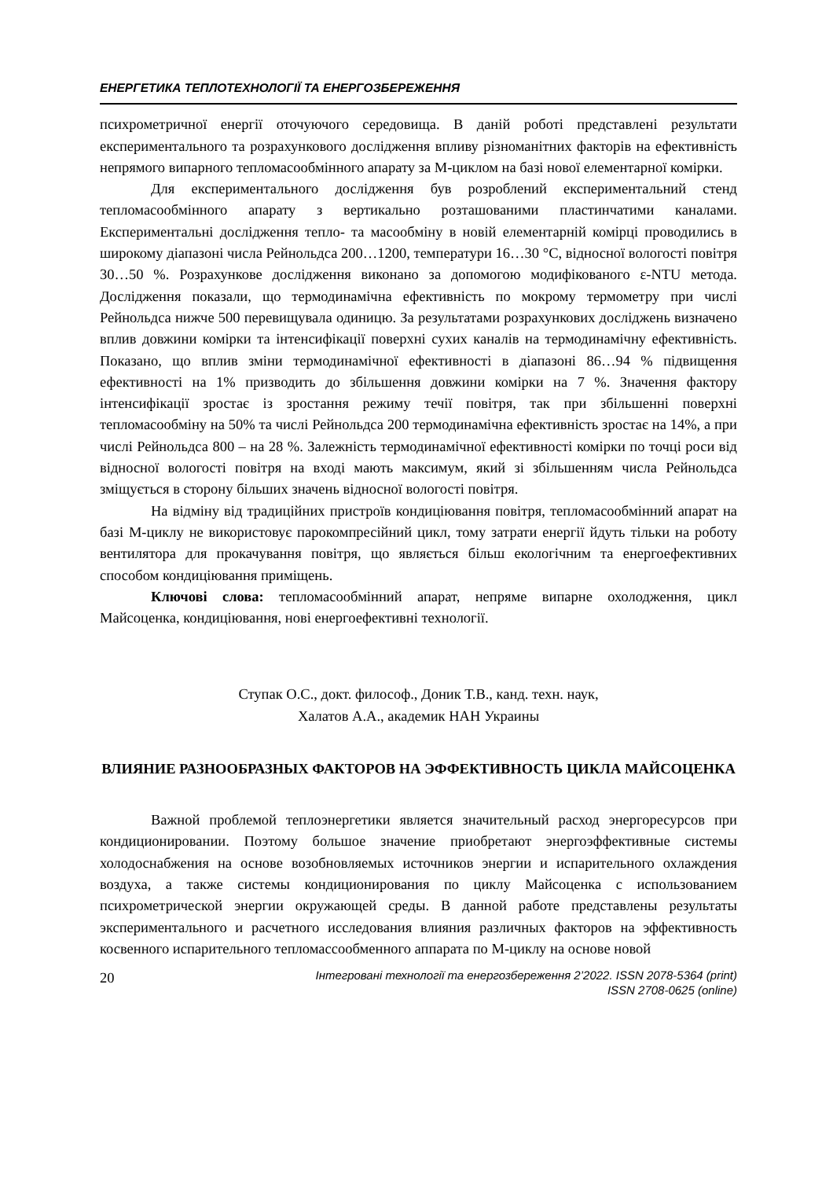ЕНЕРГЕТИКА ТЕПЛОТЕХНОЛОГІЇ ТА ЕНЕРГОЗБЕРЕЖЕННЯ
психрометричної енергії оточуючого середовища. В даній роботі представлені результати експериментального та розрахункового дослідження впливу різноманітних факторів на ефективність непрямого випарного тепломасообмінного апарату за М-циклом на базі нової елементарної комірки.
Для експериментального дослідження був розроблений експериментальний стенд тепломасообмінного апарату з вертикально розташованими пластинчатими каналами. Експериментальні дослідження тепло- та масообміну в новій елементарній комірці проводились в широкому діапазоні числа Рейнольдса 200…1200, температури 16…30 °С, відносної вологості повітря 30…50 %. Розрахункове дослідження виконано за допомогою модифікованого ε-NTU метода. Дослідження показали, що термодинамічна ефективність по мокрому термометру при числі Рейнольдса нижче 500 перевищувала одиницю. За результатами розрахункових досліджень визначено вплив довжини комірки та інтенсифікації поверхні сухих каналів на термодинамічну ефективність. Показано, що вплив зміни термодинамічної ефективності в діапазоні 86…94 % підвищення ефективності на 1% призводить до збільшення довжини комірки на 7 %. Значення фактору інтенсифікації зростає із зростання режиму течії повітря, так при збільшенні поверхні тепломасообміну на 50% та числі Рейнольдса 200 термодинамічна ефективність зростає на 14%, а при числі Рейнольдса 800 – на 28 %. Залежність термодинамічної ефективності комірки по точці роси від відносної вологості повітря на вході мають максимум, який зі збільшенням числа Рейнольдса зміщується в сторону більших значень відносної вологості повітря.
На відміну від традиційних пристроїв кондиціювання повітря, тепломасообмінний апарат на базі М-циклу не використовує парокомпресійний цикл, тому затрати енергії йдуть тільки на роботу вентилятора для прокачування повітря, що являється більш екологічним та енергоефективних способом кондиціювання приміщень.
Ключові слова: тепломасообмінний апарат, непряме випарне охолодження, цикл Майсоценка, кондиціювання, нові енергоефективні технології.
Ступак О.С., докт. философ., Доник Т.В., канд. техн. наук,
Халатов А.А., академик НАН Украины
ВЛИЯНИЕ РАЗНООБРАЗНЫХ ФАКТОРОВ НА ЭФФЕКТИВНОСТЬ ЦИКЛА МАЙСОЦЕНКА
Важной проблемой теплоэнергетики является значительный расход энергоресурсов при кондиционировании. Поэтому большое значение приобретают энергоэффективные системы холодоснабжения на основе возобновляемых источников энергии и испарительного охлаждения воздуха, а также системы кондиционирования по циклу Майсоценка с использованием психрометрической энергии окружающей среды. В данной работе представлены результаты экспериментального и расчетного исследования влияния различных факторов на эффективность косвенного испарительного тепломассообменного аппарата по М-циклу на основе новой
20 Інтегровані технології та енергозбереження 2’2022. ISSN 2078-5364 (print)
ISSN 2708-0625 (online)